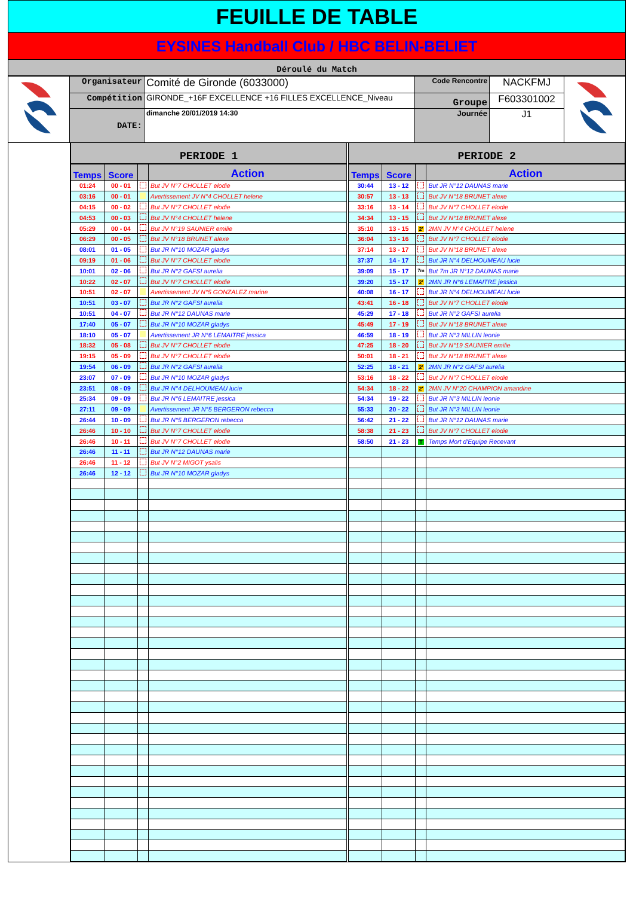FEUILLE DE TABLE
EYSINES Handball Club / HBC BELIN-BELIET
Déroulé du Match
| | Organisateur | Comité de Gironde (6033000) | Code Rencontre | NACKFMJ | |
| | Compétition | GIRONDE_+16F EXCELLENCE +16 FILLES EXCELLENCE_Niveau | Groupe | F603301002 | |
| | DATE: | dimanche 20/01/2019 14:30 | Journée | J1 | |
PERIODE 1
| Temps | Score | | Action |
| --- | --- | --- | --- |
| 01:24 | 00 - 01 | | But JV N°7 CHOLLET elodie |
| 03:16 | 00 - 01 | | Avertissement JV N°4 CHOLLET helene |
| 04:15 | 00 - 02 | | But JV N°7 CHOLLET elodie |
| 04:53 | 00 - 03 | | But JV N°4 CHOLLET helene |
| 05:29 | 00 - 04 | | But JV N°19 SAUNIER emilie |
| 06:29 | 00 - 05 | | But JV N°18 BRUNET alexe |
| 08:01 | 01 - 05 | | But JR N°10 MOZAR gladys |
| 09:19 | 01 - 06 | | But JV N°7 CHOLLET elodie |
| 10:01 | 02 - 06 | | But JR N°2 GAFSI aurelia |
| 10:22 | 02 - 07 | | But JV N°7 CHOLLET elodie |
| 10:51 | 02 - 07 | | Avertissement JV N°5 GONZALEZ marine |
| 10:51 | 03 - 07 | | But JR N°2 GAFSI aurelia |
| 10:51 | 04 - 07 | | But JR N°12 DAUNAS marie |
| 17:40 | 05 - 07 | | But JR N°10 MOZAR gladys |
| 18:10 | 05 - 07 | | Avertissement JR N°6 LEMAITRE jessica |
| 18:32 | 05 - 08 | | But JV N°7 CHOLLET elodie |
| 19:15 | 05 - 09 | | But JV N°7 CHOLLET elodie |
| 19:54 | 06 - 09 | | But JR N°2 GAFSI aurelia |
| 23:07 | 07 - 09 | | But JR N°10 MOZAR gladys |
| 23:51 | 08 - 09 | | But JR N°4 DELHOUMEAU lucie |
| 25:34 | 09 - 09 | | But JR N°6 LEMAITRE jessica |
| 27:11 | 09 - 09 | | Avertissement JR N°5 BERGERON rebecca |
| 26:44 | 10 - 09 | | But JR N°5 BERGERON rebecca |
| 26:46 | 10 - 10 | | But JV N°7 CHOLLET elodie |
| 26:46 | 10 - 11 | | But JV N°7 CHOLLET elodie |
| 26:46 | 11 - 11 | | But JR N°12 DAUNAS marie |
| 26:46 | 11 - 12 | | But JV N°2 MIGOT ysalis |
| 26:46 | 12 - 12 | | But JR N°10 MOZAR gladys |
PERIODE 2
| Temps | Score | | Action |
| --- | --- | --- | --- |
| 30:44 | 13 - 12 | | But JR N°12 DAUNAS marie |
| 30:57 | 13 - 13 | | But JV N°18 BRUNET alexe |
| 33:16 | 13 - 14 | | But JV N°7 CHOLLET elodie |
| 34:34 | 13 - 15 | | But JV N°18 BRUNET alexe |
| 35:10 | 13 - 15 | 2' | 2MN JV N°4 CHOLLET helene |
| 36:04 | 13 - 16 | | But JV N°7 CHOLLET elodie |
| 37:14 | 13 - 17 | | But JV N°18 BRUNET alexe |
| 37:37 | 14 - 17 | | But JR N°4 DELHOUMEAU lucie |
| 39:09 | 15 - 17 | 7m | But 7m JR N°12 DAUNAS marie |
| 39:20 | 15 - 17 | 2' | 2MN JR N°6 LEMAITRE jessica |
| 40:08 | 16 - 17 | | But JR N°4 DELHOUMEAU lucie |
| 43:41 | 16 - 18 | | But JV N°7 CHOLLET elodie |
| 45:29 | 17 - 18 | | But JR N°2 GAFSI aurelia |
| 45:49 | 17 - 19 | | But JV N°18 BRUNET alexe |
| 46:59 | 18 - 19 | | But JR N°3 MILLIN leonie |
| 47:25 | 18 - 20 | | But JV N°19 SAUNIER emilie |
| 50:01 | 18 - 21 | | But JV N°18 BRUNET alexe |
| 52:25 | 18 - 21 | 2' | 2MN JR N°2 GAFSI aurelia |
| 53:16 | 18 - 22 | | But JV N°7 CHOLLET elodie |
| 54:34 | 18 - 22 | 2' | 2MN JV N°20 CHAMPION amandine |
| 54:34 | 19 - 22 | | But JR N°3 MILLIN leonie |
| 55:33 | 20 - 22 | | But JR N°3 MILLIN leonie |
| 56:42 | 21 - 22 | | But JR N°12 DAUNAS marie |
| 58:38 | 21 - 23 | | But JV N°7 CHOLLET elodie |
| 58:50 | 21 - 23 | T | Temps Mort d'Equipe Recevant |